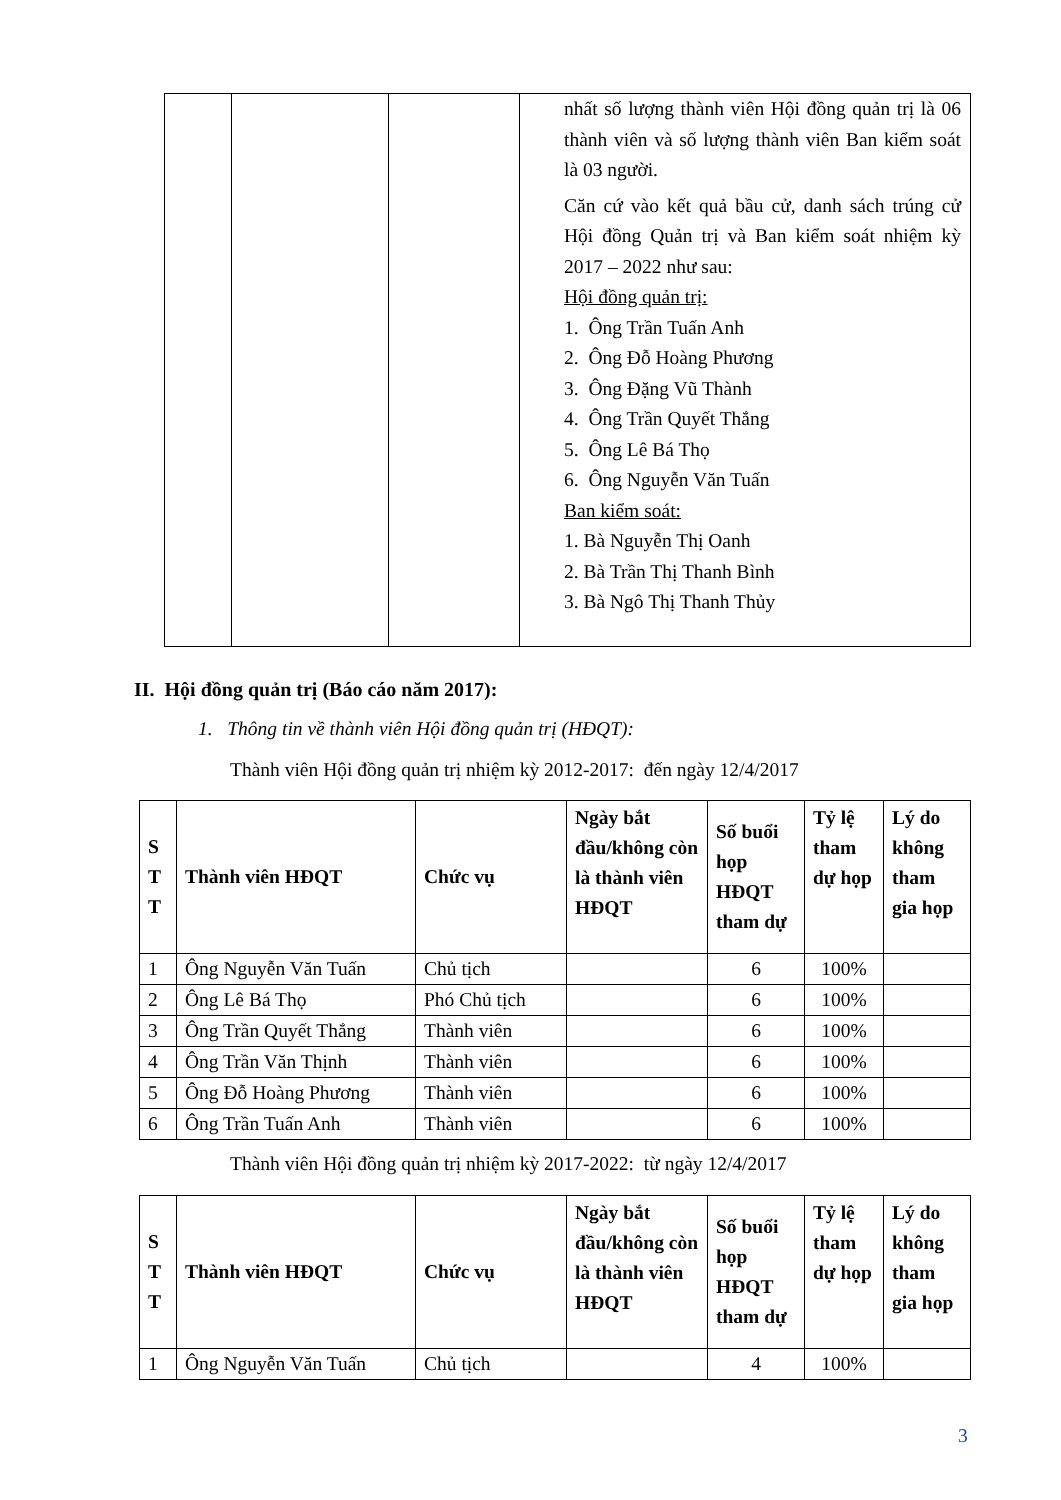| | | | nhất số lượng thành viên Hội đồng quản trị là 06 thành viên và số lượng thành viên Ban kiểm soát là 03 người. Căn cứ vào kết quả bầu cử, danh sách trúng cử Hội đồng Quản trị và Ban kiểm soát nhiệm kỳ 2017 – 2022 như sau: Hội đồng quản trị: 1. Ông Trần Tuấn Anh 2. Ông Đỗ Hoàng Phương 3. Ông Đặng Vũ Thành 4. Ông Trần Quyết Thắng 5. Ông Lê Bá Thọ 6. Ông Nguyễn Văn Tuấn Ban kiểm soát: 1. Bà Nguyễn Thị Oanh 2. Bà Trần Thị Thanh Bình 3. Bà Ngô Thị Thanh Thủy |
II. Hội đồng quản trị (Báo cáo năm 2017):
1. Thông tin về thành viên Hội đồng quản trị (HĐQT):
Thành viên Hội đồng quản trị nhiệm kỳ 2012-2017: đến ngày 12/4/2017
| S T T | Thành viên HĐQT | Chức vụ | Ngày bắt đầu/không còn là thành viên HĐQT | Số buổi họp HĐQT tham dự | Tỷ lệ tham dự họp | Lý do không tham gia họp |
| --- | --- | --- | --- | --- | --- | --- |
| 1 | Ông Nguyễn Văn Tuấn | Chủ tịch | | 6 | 100% | |
| 2 | Ông Lê Bá Thọ | Phó Chủ tịch | | 6 | 100% | |
| 3 | Ông Trần Quyết Thắng | Thành viên | | 6 | 100% | |
| 4 | Ông Trần Văn Thịnh | Thành viên | | 6 | 100% | |
| 5 | Ông Đỗ Hoàng Phương | Thành viên | | 6 | 100% | |
| 6 | Ông Trần Tuấn Anh | Thành viên | | 6 | 100% | |
Thành viên Hội đồng quản trị nhiệm kỳ 2017-2022: từ ngày 12/4/2017
| S T T | Thành viên HĐQT | Chức vụ | Ngày bắt đầu/không còn là thành viên HĐQT | Số buổi họp HĐQT tham dự | Tỷ lệ tham dự họp | Lý do không tham gia họp |
| --- | --- | --- | --- | --- | --- | --- |
| 1 | Ông Nguyễn Văn Tuấn | Chủ tịch | | 4 | 100% | |
3